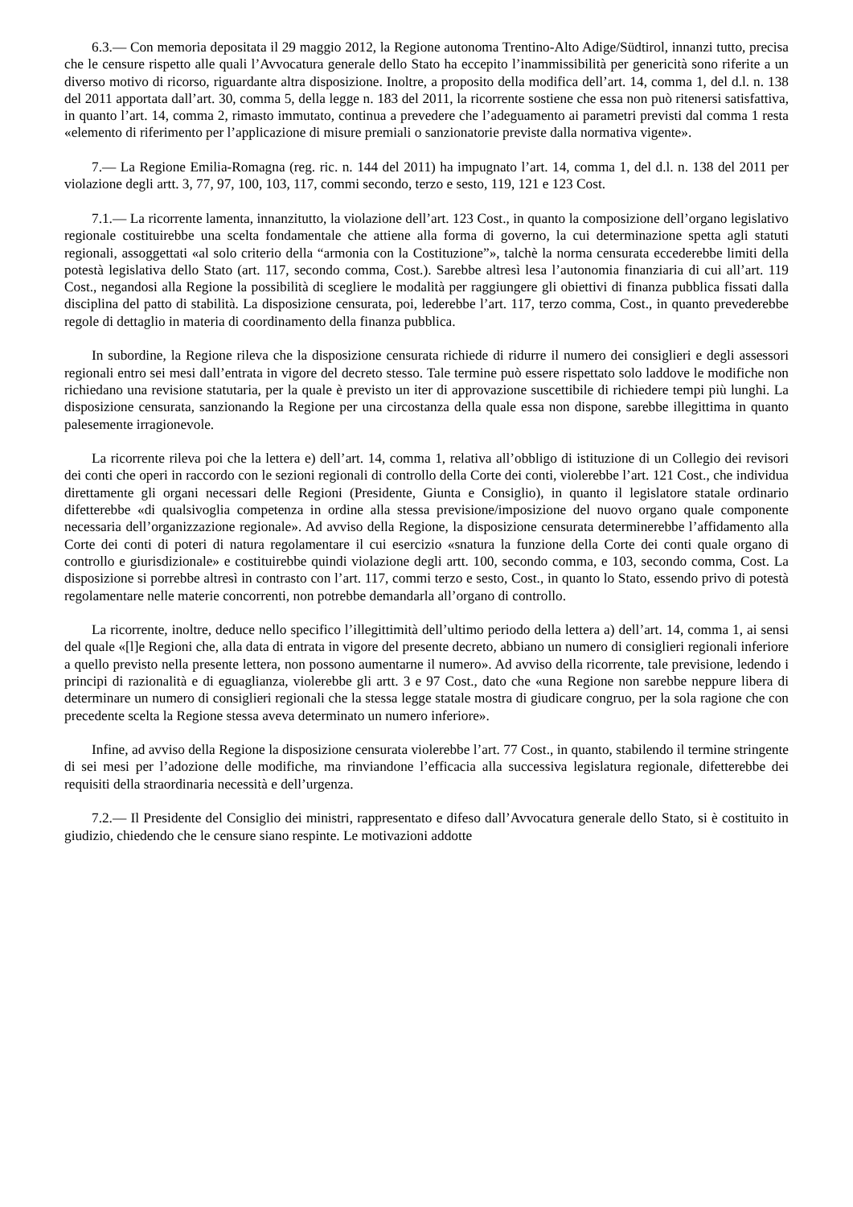6.3.— Con memoria depositata il 29 maggio 2012, la Regione autonoma Trentino-Alto Adige/Südtirol, innanzi tutto, precisa che le censure rispetto alle quali l’Avvocatura generale dello Stato ha eccepito l’inammissibilità per genericità sono riferite a un diverso motivo di ricorso, riguardante altra disposizione. Inoltre, a proposito della modifica dell’art. 14, comma 1, del d.l. n. 138 del 2011 apportata dall’art. 30, comma 5, della legge n. 183 del 2011, la ricorrente sostiene che essa non può ritenersi satisfattiva, in quanto l’art. 14, comma 2, rimasto immutato, continua a prevedere che l’adeguamento ai parametri previsti dal comma 1 resta «elemento di riferimento per l’applicazione di misure premiali o sanzionatorie previste dalla normativa vigente».
7.— La Regione Emilia-Romagna (reg. ric. n. 144 del 2011) ha impugnato l’art. 14, comma 1, del d.l. n. 138 del 2011 per violazione degli artt. 3, 77, 97, 100, 103, 117, commi secondo, terzo e sesto, 119, 121 e 123 Cost.
7.1.— La ricorrente lamenta, innanzitutto, la violazione dell’art. 123 Cost., in quanto la composizione dell’organo legislativo regionale costituirebbe una scelta fondamentale che attiene alla forma di governo, la cui determinazione spetta agli statuti regionali, assoggettati «al solo criterio della “armonia con la Costituzione”», talchè la norma censurata eccederebbe limiti della potestà legislativa dello Stato (art. 117, secondo comma, Cost.). Sarebbe altresì lesa l’autonomia finanziaria di cui all’art. 119 Cost., negandosi alla Regione la possibilità di scegliere le modalità per raggiungere gli obiettivi di finanza pubblica fissati dalla disciplina del patto di stabilità. La disposizione censurata, poi, lederebbe l’art. 117, terzo comma, Cost., in quanto prevederebbe regole di dettaglio in materia di coordinamento della finanza pubblica.
In subordine, la Regione rileva che la disposizione censurata richiede di ridurre il numero dei consiglieri e degli assessori regionali entro sei mesi dall’entrata in vigore del decreto stesso. Tale termine può essere rispettato solo laddove le modifiche non richiedano una revisione statutaria, per la quale è previsto un iter di approvazione suscettibile di richiedere tempi più lunghi. La disposizione censurata, sanzionando la Regione per una circostanza della quale essa non dispone, sarebbe illegittima in quanto palesemente irragionevole.
La ricorrente rileva poi che la lettera e) dell’art. 14, comma 1, relativa all’obbligo di istituzione di un Collegio dei revisori dei conti che operi in raccordo con le sezioni regionali di controllo della Corte dei conti, violerebbe l’art. 121 Cost., che individua direttamente gli organi necessari delle Regioni (Presidente, Giunta e Consiglio), in quanto il legislatore statale ordinario difetterebbe «di qualsivoglia competenza in ordine alla stessa previsione/imposizione del nuovo organo quale componente necessaria dell’organizzazione regionale». Ad avviso della Regione, la disposizione censurata determinerebbe l’affidamento alla Corte dei conti di poteri di natura regolamentare il cui esercizio «snatura la funzione della Corte dei conti quale organo di controllo e giurisdizionale» e costituirebbe quindi violazione degli artt. 100, secondo comma, e 103, secondo comma, Cost. La disposizione si porrebbe altresì in contrasto con l’art. 117, commi terzo e sesto, Cost., in quanto lo Stato, essendo privo di potestà regolamentare nelle materie concorrenti, non potrebbe demandarla all’organo di controllo.
La ricorrente, inoltre, deduce nello specifico l’illegittimità dell’ultimo periodo della lettera a) dell’art. 14, comma 1, ai sensi del quale «[l]e Regioni che, alla data di entrata in vigore del presente decreto, abbiano un numero di consiglieri regionali inferiore a quello previsto nella presente lettera, non possono aumentarne il numero». Ad avviso della ricorrente, tale previsione, ledendo i principi di razionalità e di eguaglianza, violerebbe gli artt. 3 e 97 Cost., dato che «una Regione non sarebbe neppure libera di determinare un numero di consiglieri regionali che la stessa legge statale mostra di giudicare congruo, per la sola ragione che con precedente scelta la Regione stessa aveva determinato un numero inferiore».
Infine, ad avviso della Regione la disposizione censurata violerebbe l’art. 77 Cost., in quanto, stabilendo il termine stringente di sei mesi per l’adozione delle modifiche, ma rinviandone l’efficacia alla successiva legislatura regionale, difetterebbe dei requisiti della straordinaria necessità e dell’urgenza.
7.2.— Il Presidente del Consiglio dei ministri, rappresentato e difeso dall’Avvocatura generale dello Stato, si è costituito in giudizio, chiedendo che le censure siano respinte. Le motivazioni addotte